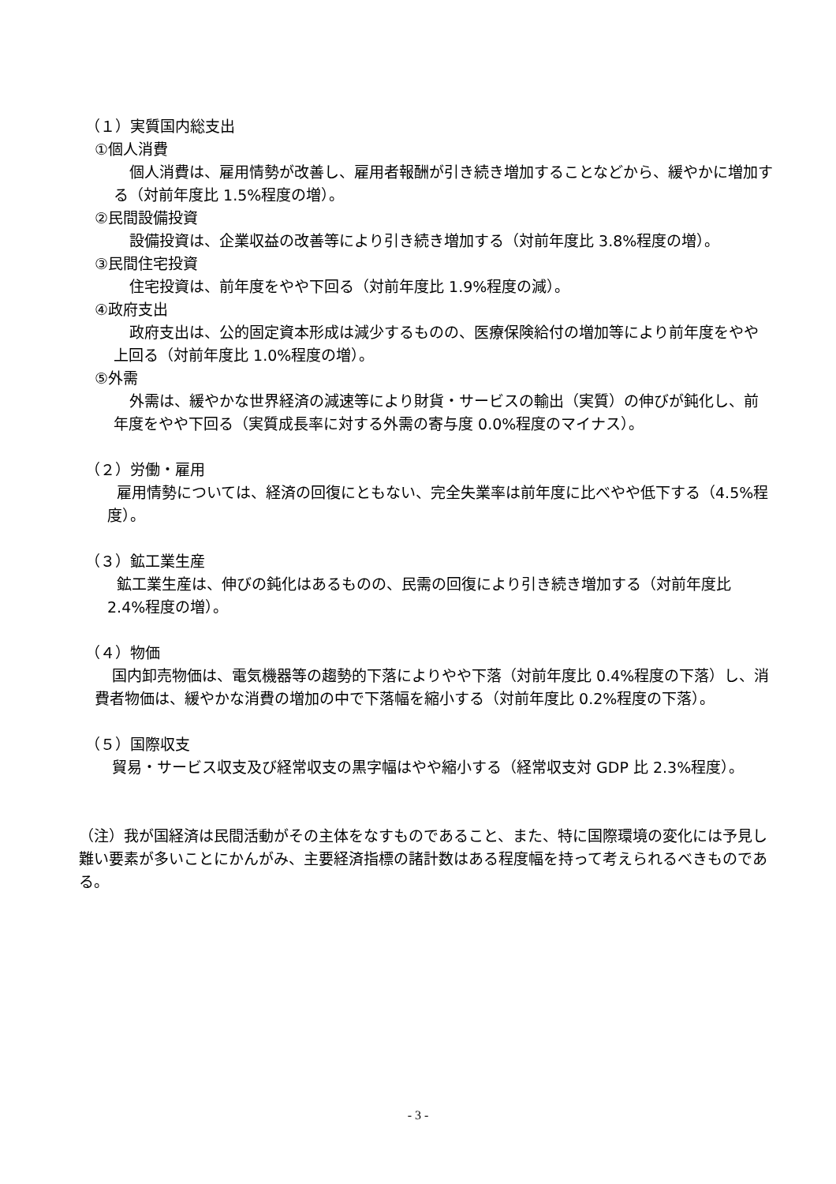（１）実質国内総支出
①個人消費
個人消費は、雇用情勢が改善し、雇用者報酬が引き続き増加することなどから、緩やかに増加する（対前年度比 1.5%程度の増）。
②民間設備投資
設備投資は、企業収益の改善等により引き続き増加する（対前年度比 3.8%程度の増）。
③民間住宅投資
住宅投資は、前年度をやや下回る（対前年度比 1.9%程度の減）。
④政府支出
政府支出は、公的固定資本形成は減少するものの、医療保険給付の増加等により前年度をやや上回る（対前年度比 1.0%程度の増）。
⑤外需
外需は、緩やかな世界経済の減速等により財貨・サービスの輸出（実質）の伸びが鈍化し、前年度をやや下回る（実質成長率に対する外需の寄与度 0.0%程度のマイナス）。
（２）労働・雇用
雇用情勢については、経済の回復にともない、完全失業率は前年度に比べやや低下する（4.5%程度）。
（３）鉱工業生産
鉱工業生産は、伸びの鈍化はあるものの、民需の回復により引き続き増加する（対前年度比 2.4%程度の増）。
（４）物価
国内卸売物価は、電気機器等の趨勢的下落によりやや下落（対前年度比 0.4%程度の下落）し、消費者物価は、緩やかな消費の増加の中で下落幅を縮小する（対前年度比 0.2%程度の下落）。
（５）国際収支
貿易・サービス収支及び経常収支の黒字幅はやや縮小する（経常収支対 GDP 比 2.3%程度）。
（注）我が国経済は民間活動がその主体をなすものであること、また、特に国際環境の変化には予見し難い要素が多いことにかんがみ、主要経済指標の諸計数はある程度幅を持って考えられるべきものである。
- 3 -